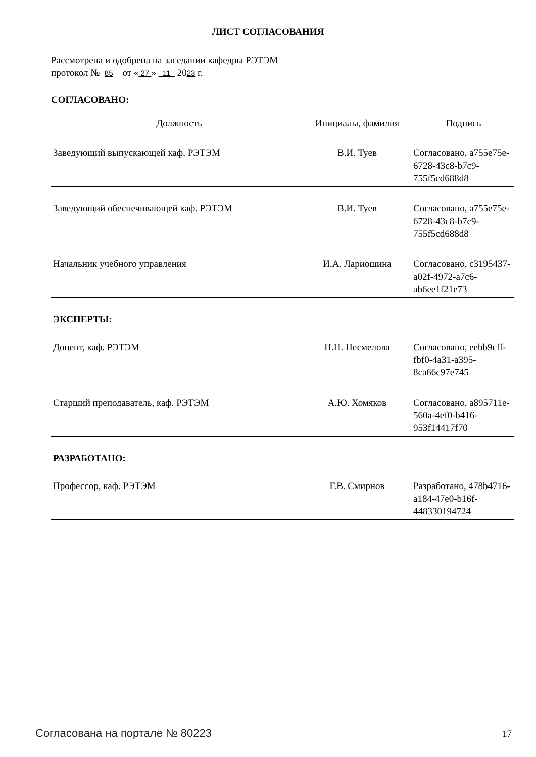ЛИСТ СОГЛАСОВАНИЯ
Рассмотрена и одобрена на заседании кафедры РЭТЭМ
протокол № 85 от « 27 » 11 2023 г.
СОГЛАСОВАНО:
| Должность | Инициалы, фамилия | Подпись |
| --- | --- | --- |
| Заведующий выпускающей каф. РЭТЭМ | В.И. Туев | Согласовано, a755e75e-6728-43c8-b7c9-755f5cd688d8 |
| Заведующий обеспечивающей каф. РЭТЭМ | В.И. Туев | Согласовано, a755e75e-6728-43c8-b7c9-755f5cd688d8 |
| Начальник учебного управления | И.А. Лариошина | Согласовано, c3195437-a02f-4972-a7c6-ab6ee1f21e73 |
| ЭКСПЕРТЫ: | | |
| Доцент, каф. РЭТЭМ | Н.Н. Несмелова | Согласовано, eebb9cff-fbf0-4a31-a395-8ca66c97e745 |
| Старший преподаватель, каф. РЭТЭМ | А.Ю. Хомяков | Согласовано, a895711e-560a-4ef0-b416-953f14417f70 |
| РАЗРАБОТАНО: | | |
| Профессор, каф. РЭТЭМ | Г.В. Смирнов | Разработано, 478b4716-a184-47e0-b16f-448330194724 |
Согласована на портале № 80223 17